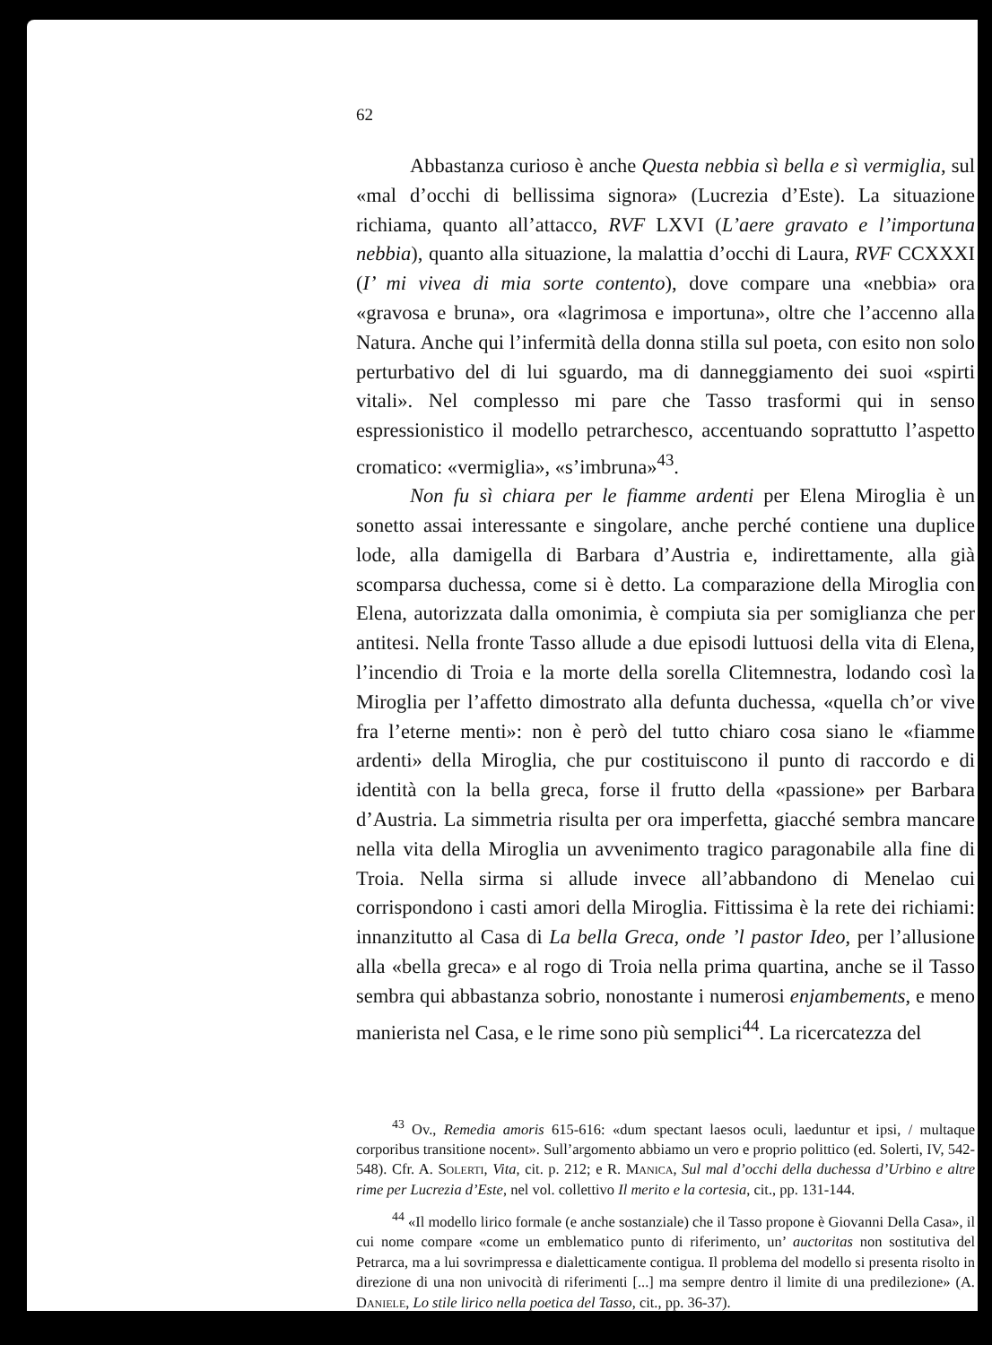62
Abbastanza curioso è anche Questa nebbia sì bella e sì vermiglia, sul «mal d’occhi di bellissima signora» (Lucrezia d’Este). La situazione richiama, quanto all’attacco, RVF LXVI (L’aere gravato e l’importuna nebbia), quanto alla situazione, la malattia d’occhi di Laura, RVF CCXXXI (I’ mi vivea di mia sorte contento), dove compare una «nebbia» ora «gravosa e bruna», ora «lagrimosa e importuna», oltre che l’accenno alla Natura. Anche qui l’infermità della donna stilla sul poeta, con esito non solo perturbativo del di lui sguardo, ma di danneggiamento dei suoi «spirti vitali». Nel complesso mi pare che Tasso trasformi qui in senso espressionistico il modello petrarchesco, accentuando soprattutto l’aspetto cromatico: «vermiglia», «s’imbruna»<sup>43</sup>.
Non fu sì chiara per le fiamme ardenti per Elena Miroglia è un sonetto assai interessante e singolare, anche perché contiene una duplice lode, alla damigella di Barbara d’Austria e, indirettamente, alla già scomparsa duchessa, come si è detto. La comparazione della Miroglia con Elena, autorizzata dalla omonimia, è compiuta sia per somiglianza che per antitesi. Nella fronte Tasso allude a due episodi luttuosi della vita di Elena, l’incendio di Troia e la morte della sorella Clitemnestra, lodando così la Miroglia per l’affetto dimostrato alla defunta duchessa, «quella ch’or vive fra l’eterne menti»: non è però del tutto chiaro cosa siano le «fiamme ardenti» della Miroglia, che pur costituiscono il punto di raccordo e di identità con la bella greca, forse il frutto della «passione» per Barbara d’Austria. La simmetria risulta per ora imperfetta, giacché sembra mancare nella vita della Miroglia un avvenimento tragico paragonabile alla fine di Troia. Nella sirma si allude invece all’abbandono di Menelao cui corrispondono i casti amori della Miroglia. Fittissima è la rete dei richiami: innanzitutto al Casa di La bella Greca, onde ’l pastor Ideo, per l’allusione alla «bella greca» e al rogo di Troia nella prima quartina, anche se il Tasso sembra qui abbastanza sobrio, nonostante i numerosi enjambements, e meno manierista nel Casa, e le rime sono più semplici<sup>44</sup>. La ricercatezza del
<sup>43</sup> Ov., Remedia amoris 615-616: «dum spectant laesos oculi, laeduntur et ipsi, / multaque corporibus transitione nocent». Sull’argomento abbiamo un vero e proprio polittico (ed. Solerti, IV, 542-548). Cfr. A. Solerti, Vita, cit. p. 212; e R. Manica, Sul mal d’occhi della duchessa d’Urbino e altre rime per Lucrezia d’Este, nel vol. collettivo Il merito e la cortesia, cit., pp. 131-144.
<sup>44</sup> «Il modello lirico formale (e anche sostanziale) che il Tasso propone è Giovanni Della Casa», il cui nome compare «come un emblematico punto di riferimento, un’ auctoritas non sostitutiva del Petrarca, ma a lui sovrimpressa e dialetticamente contigua. Il problema del modello si presenta risolto in direzione di una non univocità di riferimenti [...] ma sempre dentro il limite di una predilezione» (A. Daniele, Lo stile lirico nella poetica del Tasso, cit., pp. 36-37).